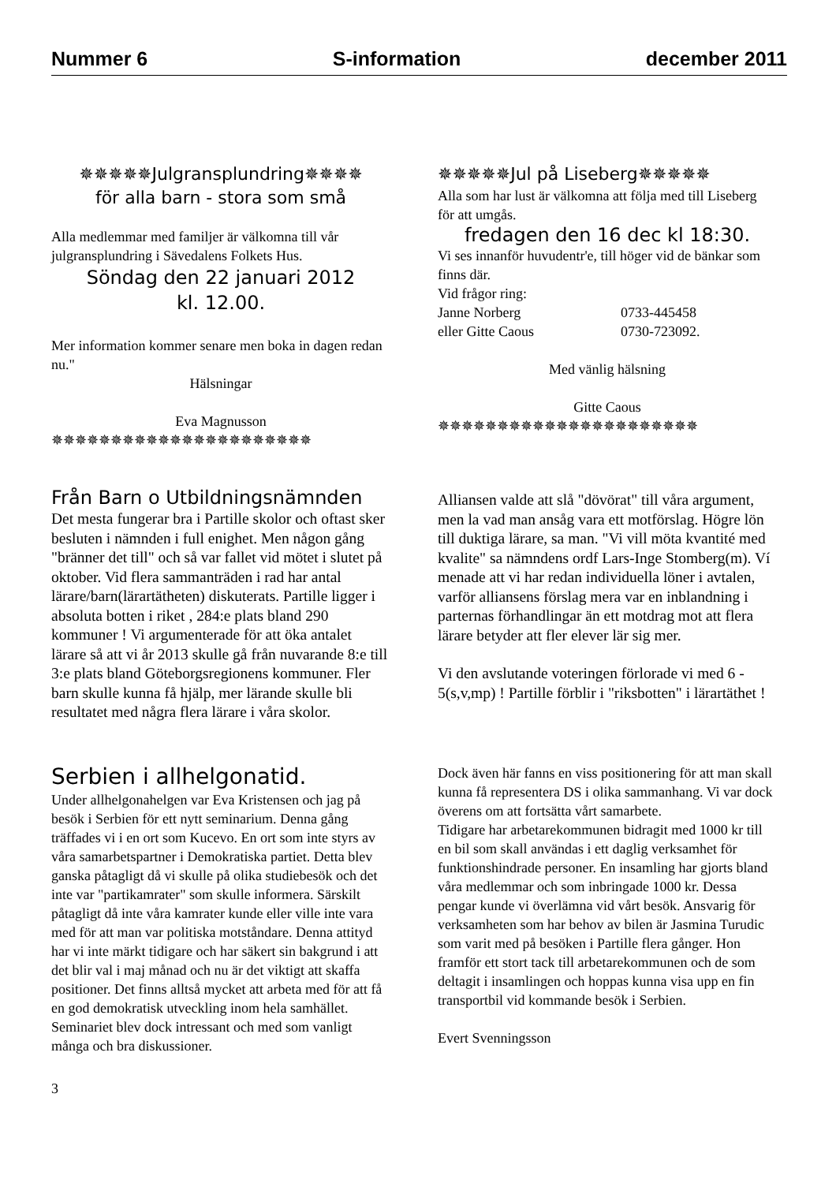Nummer 6 S-information december 2011
✵✵✵✵✵Julgransplundring✵✵✵✵
för alla barn - stora som små
Alla medlemmar med familjer är välkomna till vår julgransplundring i Sävedalens Folkets Hus.
Söndag den 22 januari 2012
kl. 12.00.
Mer information kommer senare men boka in dagen redan nu."
Hälsningar
Eva Magnusson
✵✵✵✵✵✵✵✵✵✵✵✵✵✵✵✵✵✵✵✵✵✵
✵✵✵✵✵Jul på Liseberg✵✵✵✵✵
Alla som har lust är välkomna att följa med till Liseberg för att umgås.
fredagen den 16 dec kl 18:30.
Vi ses innanför huvudentr'e, till höger vid de bänkar som finns där.
Vid frågor ring:
| Janne Norberg | 0733-445458 |
| eller Gitte Caous | 0730-723092. |
Med vänlig hälsning
Gitte Caous
✵✵✵✵✵✵✵✵✵✵✵✵✵✵✵✵✵✵✵✵✵✵
Från Barn o Utbildningsnämnden
Det mesta fungerar bra i Partille skolor och oftast sker besluten i nämnden i full enighet. Men någon gång "bränner det till" och så var fallet vid mötet i slutet på oktober. Vid flera sammanträden i rad har antal lärare/barn(lärartätheten) diskuterats. Partille ligger i absoluta botten i riket , 284:e plats bland 290 kommuner ! Vi argumenterade för att öka antalet lärare så att vi år 2013 skulle gå från nuvarande 8:e till 3:e plats bland Göteborgsregionens kommuner. Fler barn skulle kunna få hjälp, mer lärande skulle bli resultatet med några flera lärare i våra skolor.
Alliansen valde att slå "dövörat" till våra argument, men la vad man ansåg vara ett motförslag. Högre lön till duktiga lärare, sa man. "Vi vill möta kvantité med kvalite" sa nämndens ordf Lars-Inge Stomberg(m). Ví menade att vi har redan individuella löner i avtalen, varför alliansens förslag mera var en inblandning i parternas förhandlingar än ett motdrag mot att flera lärare betyder att fler elever lär sig mer.
Vi den avslutande voteringen förlorade vi med 6 - 5(s,v,mp) ! Partille förblir i "riksbotten" i lärartäthet !
Serbien i allhelgonatid.
Under allhelgonahelgen var Eva Kristensen och jag på besök i Serbien för ett nytt seminarium. Denna gång träffades vi i en ort som Kucevo. En ort som inte styrs av våra samarbetspartner i Demokratiska partiet. Detta blev ganska påtagligt då vi skulle på olika studiebesök och det inte var "partikamrater" som skulle informera. Särskilt påtagligt då inte våra kamrater kunde eller ville inte vara med för att man var politiska motståndare. Denna attityd har vi inte märkt tidigare och har säkert sin bakgrund i att det blir val i maj månad och nu är det viktigt att skaffa positioner. Det finns alltså mycket att arbeta med för att få en god demokratisk utveckling inom hela samhället. Seminariet blev dock intressant och med som vanligt många och bra diskussioner.
Dock även här fanns en viss positionering för att man skall kunna få representera DS i olika sammanhang. Vi var dock överens om att fortsätta vårt samarbete.
Tidigare har arbetarekommunen bidragit med 1000 kr till en bil som skall användas i ett daglig verksamhet för funktionshindrade personer. En insamling har gjorts bland våra medlemmar och som inbringade 1000 kr. Dessa pengar kunde vi överlämna vid vårt besök. Ansvarig för verksamheten som har behov av bilen är Jasmina Turudic som varit med på besöken i Partille flera gånger. Hon framför ett stort tack till arbetarekommunen och de som deltagit i insamlingen och hoppas kunna visa upp en fin transportbil vid kommande besök i Serbien.
Evert Svenningsson
3